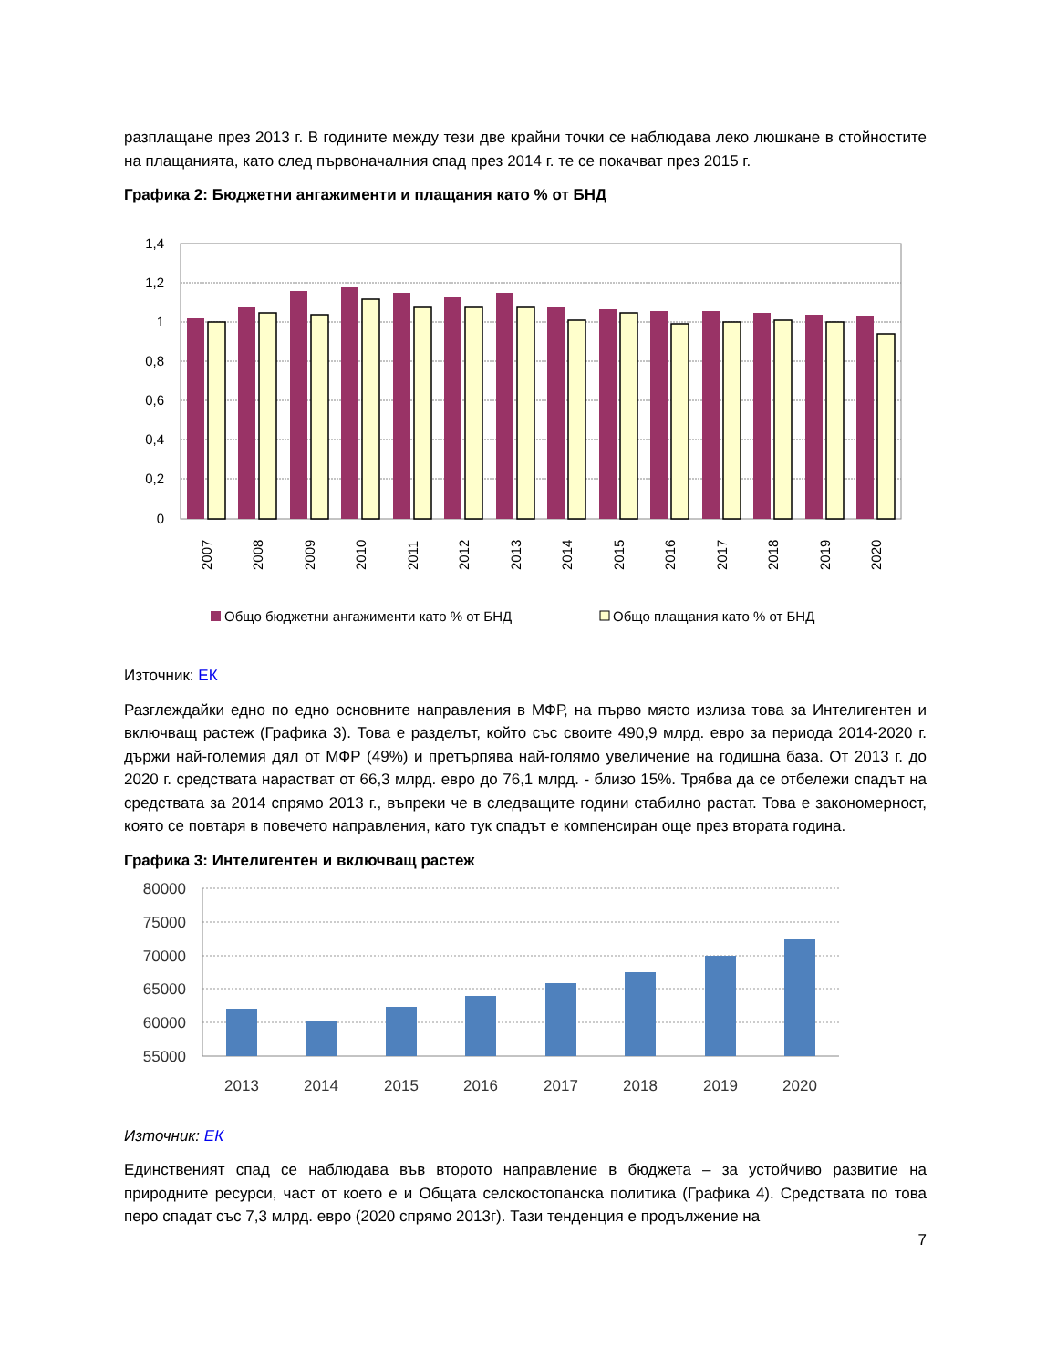разплащане през 2013 г. В годините между тези две крайни точки се наблюдава леко люшкане в стойностите на плащанията, като след първоначалния спад през 2014 г. те се покачват през 2015 г.
Графика 2: Бюджетни ангажименти и плащания като % от БНД
1,4
1,2
1
0,8
0,6
0,4
0,2
0
2007
2008
2009
2010
2011
2012
2013
2014
2015
2016
2017
2018
2019
2020
Общо бюджетни ангажименти като % от БНД
Общо плащания като % от БНД
Източник: ЕК
Разглеждайки едно по едно основните направления в МФР, на първо място излиза това за Интелигентен и включващ растеж (Графика 3). Това е разделът, който със своите 490,9 млрд. евро за периода 2014-2020 г. държи най-големия дял от МФР (49%) и претърпява най-голямо увеличение на годишна база. От 2013 г. до 2020 г. средствата нарастват от 66,3 млрд. евро до 76,1 млрд. - близо 15%. Трябва да се отбележи спадът на средствата за 2014 спрямо 2013 г., въпреки че в следващите години стабилно растат. Това е закономерност, която се повтаря в повечето направления, като тук спадът е компенсиран още през втората година.
Графика 3: Интелигентен и включващ растеж
80000
75000
70000
65000
60000
55000
2013
2014
2015
2016
2017
2018
2019
2020
Източник: ЕК
Единственият спад се наблюдава във второто направление в бюджета – за устойчиво развитие на природните ресурси, част от което е и Общата селскостопанска политика (Графика 4). Средствата по това перо спадат със 7,3 млрд. евро (2020 спрямо 2013г). Тази тенденция е продължение на
7